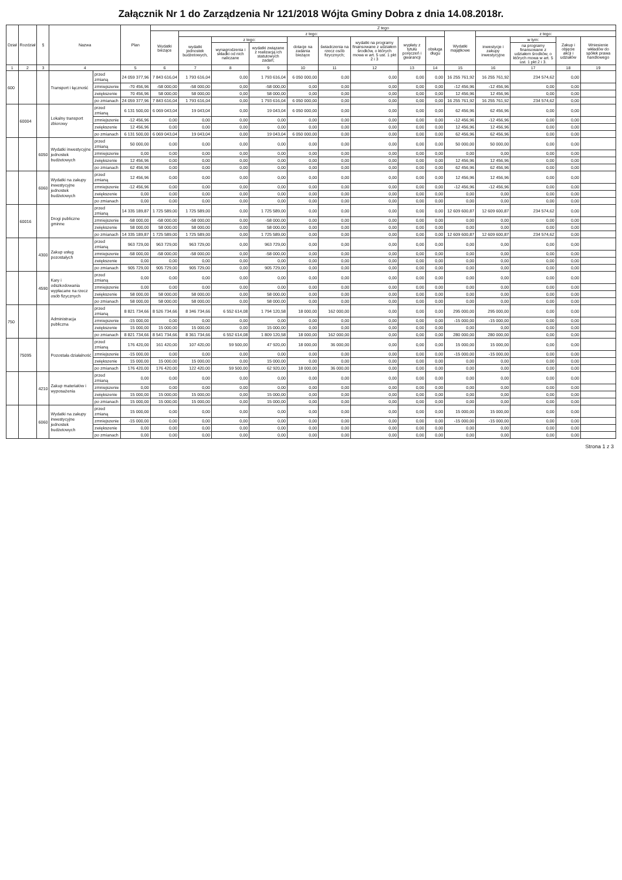Załącznik Nr 1 do Zarządzenia Nr 121/2018 Wójta Gminy Dobra z dnia 14.08.2018r.
| Dział | Rozdział | § | Nazwa | | Plan | Z tego | | | | | | | | | | | | | |
| --- | --- | --- | --- | --- | --- | --- | --- | --- | --- | --- | --- | --- | --- | --- | --- | --- | --- | --- | --- |
| | | | | | | Wydatki bieżące | z tego: | | | | | | | | Wydatki majątkowe | z tego: | | | |
| | | | | | | | wydatki jednostek budżetowych, | z tego: | | dotacje na zadania bieżące | świadczenia na rzecz osób fizycznych; | wydatki na programy finansowane z udziałem środków, o których mowa w art. 5 ust. 1 pkt 2 i 3 | wypłaty z tytułu poręczeń i gwarancji | obsługa długu | | inwestycje i zakupy inwestycyjne | w tym: | Zakup i objęcie akcji i udziałów | Wniesienie wkładów do spółek prawa handlowego |
| | | | | | | | | wynagrodzenia i składki od nich naliczane | wydatki związane z realizacją ich statutowych zadań; | | | | | | | | na programy finansowane z udziałem środków, o których mowa w art. 5 ust. 1 pkt 2 i 3. | | |
| 1 | 2 | 3 | 4 | | 5 | 6 | 7 | 8 | 9 | 10 | 11 | 12 | 13 | 14 | 15 | 16 | 17 | 18 | 19 |
| 600 | | | Transport i łączność | przed zmianą | 24 059 377,96 | 7 843 616,04 | 1 793 616,04 | 0,00 | 1 793 616,04 | 6 050 000,00 | 0,00 | 0,00 | 0,00 | 0,00 | 16 255 761,92 | 16 255 761,92 | 234 574,62 | 0,00 | |
| | | | | zmniejszenie | -70 456,96 | -58 000,00 | -58 000,00 | 0,00 | -58 000,00 | 0,00 | 0,00 | 0,00 | 0,00 | 0,00 | -12 456,96 | -12 456,96 | 0,00 | 0,00 | |
| | | | | zwiększenie | 70 456,96 | 58 000,00 | 58 000,00 | 0,00 | 58 000,00 | 0,00 | 0,00 | 0,00 | 0,00 | 0,00 | 12 456,96 | 12 456,96 | 0,00 | 0,00 | |
| | | | | po zmianach | 24 059 377,96 | 7 843 616,04 | 1 793 616,04 | 0,00 | 1 793 616,04 | 6 050 000,00 | 0,00 | 0,00 | 0,00 | 0,00 | 16 255 761,92 | 16 255 761,92 | 234 574,62 | 0,00 | |
| | 60004 | | Lokalny transport zbiorowy | przed zmianą | 6 131 500,00 | 6 069 043,04 | 19 043,04 | 0,00 | 19 043,04 | 6 050 000,00 | 0,00 | 0,00 | 0,00 | 0,00 | 62 456,96 | 62 456,96 | 0,00 | 0,00 | |
| | | | | zmniejszenie | -12 456,96 | 0,00 | 0,00 | 0,00 | 0,00 | 0,00 | 0,00 | 0,00 | 0,00 | 0,00 | -12 456,96 | -12 456,96 | 0,00 | 0,00 | |
| | | | | zwiększenie | 12 456,96 | 0,00 | 0,00 | 0,00 | 0,00 | 0,00 | 0,00 | 0,00 | 0,00 | 0,00 | 12 456,96 | 12 456,96 | 0,00 | 0,00 | |
| | | | | po zmianach | 6 131 500,00 | 6 069 043,04 | 19 043,04 | 0,00 | 19 043,04 | 6 050 000,00 | 0,00 | 0,00 | 0,00 | 0,00 | 62 456,96 | 62 456,96 | 0,00 | 0,00 | |
| | | 6050 | Wydatki inwestycyjne jednostek budżetowych | przed zmianą | 50 000,00 | 0,00 | 0,00 | 0,00 | 0,00 | 0,00 | 0,00 | 0,00 | 0,00 | 0,00 | 50 000,00 | 50 000,00 | 0,00 | 0,00 | |
| | | | | zmniejszenie | 0,00 | 0,00 | 0,00 | 0,00 | 0,00 | 0,00 | 0,00 | 0,00 | 0,00 | 0,00 | 0,00 | 0,00 | 0,00 | 0,00 | |
| | | | | zwiększenie | 12 456,96 | 0,00 | 0,00 | 0,00 | 0,00 | 0,00 | 0,00 | 0,00 | 0,00 | 0,00 | 12 456,96 | 12 456,96 | 0,00 | 0,00 | |
| | | | | po zmianach | 62 456,96 | 0,00 | 0,00 | 0,00 | 0,00 | 0,00 | 0,00 | 0,00 | 0,00 | 0,00 | 62 456,96 | 62 456,96 | 0,00 | 0,00 | |
| | | 6060 | Wydatki na zakupy inwestycyjne jednostek budżetowych | przed zmianą | 12 456,96 | 0,00 | 0,00 | 0,00 | 0,00 | 0,00 | 0,00 | 0,00 | 0,00 | 0,00 | 12 456,96 | 12 456,96 | 0,00 | 0,00 | |
| | | | | zmniejszenie | -12 456,96 | 0,00 | 0,00 | 0,00 | 0,00 | 0,00 | 0,00 | 0,00 | 0,00 | 0,00 | -12 456,96 | -12 456,96 | 0,00 | 0,00 | |
| | | | | zwiększenie | 0,00 | 0,00 | 0,00 | 0,00 | 0,00 | 0,00 | 0,00 | 0,00 | 0,00 | 0,00 | 0,00 | 0,00 | 0,00 | 0,00 | |
| | | | | po zmianach | 0,00 | 0,00 | 0,00 | 0,00 | 0,00 | 0,00 | 0,00 | 0,00 | 0,00 | 0,00 | 0,00 | 0,00 | 0,00 | 0,00 | |
| | 60016 | | Drogi publiczne gminne | przed zmianą | 14 335 189,87 | 1 725 589,00 | 1 725 589,00 | 0,00 | 1 725 589,00 | 0,00 | 0,00 | 0,00 | 0,00 | 0,00 | 12 609 600,87 | 12 609 600,87 | 234 574,62 | 0,00 | |
| | | | | zmniejszenie | -58 000,00 | -58 000,00 | -58 000,00 | 0,00 | -58 000,00 | 0,00 | 0,00 | 0,00 | 0,00 | 0,00 | 0,00 | 0,00 | 0,00 | 0,00 | |
| | | | | zwiększenie | 58 000,00 | 58 000,00 | 58 000,00 | 0,00 | 58 000,00 | 0,00 | 0,00 | 0,00 | 0,00 | 0,00 | 0,00 | 0,00 | 0,00 | 0,00 | |
| | | | | po zmianach | 14 335 189,87 | 1 725 589,00 | 1 725 589,00 | 0,00 | 1 725 589,00 | 0,00 | 0,00 | 0,00 | 0,00 | 0,00 | 12 609 600,87 | 12 609 600,87 | 234 574,62 | 0,00 | |
| | | 4300 | Zakup usług pozostałych | przed zmianą | 963 729,00 | 963 729,00 | 963 729,00 | 0,00 | 963 729,00 | 0,00 | 0,00 | 0,00 | 0,00 | 0,00 | 0,00 | 0,00 | 0,00 | 0,00 | |
| | | | | zmniejszenie | -58 000,00 | -58 000,00 | -58 000,00 | 0,00 | -58 000,00 | 0,00 | 0,00 | 0,00 | 0,00 | 0,00 | 0,00 | 0,00 | 0,00 | 0,00 | |
| | | | | zwiększenie | 0,00 | 0,00 | 0,00 | 0,00 | 0,00 | 0,00 | 0,00 | 0,00 | 0,00 | 0,00 | 0,00 | 0,00 | 0,00 | 0,00 | |
| | | | | po zmianach | 905 729,00 | 905 729,00 | 905 729,00 | 0,00 | 905 729,00 | 0,00 | 0,00 | 0,00 | 0,00 | 0,00 | 0,00 | 0,00 | 0,00 | 0,00 | |
| | | 4590 | Kary i odszkodowania wypłacane na rzecz osób fizycznych | przed zmianą | 0,00 | 0,00 | 0,00 | 0,00 | 0,00 | 0,00 | 0,00 | 0,00 | 0,00 | 0,00 | 0,00 | 0,00 | 0,00 | 0,00 | |
| | | | | zmniejszenie | 0,00 | 0,00 | 0,00 | 0,00 | 0,00 | 0,00 | 0,00 | 0,00 | 0,00 | 0,00 | 0,00 | 0,00 | 0,00 | 0,00 | |
| | | | | zwiększenie | 58 000,00 | 58 000,00 | 58 000,00 | 0,00 | 58 000,00 | 0,00 | 0,00 | 0,00 | 0,00 | 0,00 | 0,00 | 0,00 | 0,00 | 0,00 | |
| | | | | po zmianach | 58 000,00 | 58 000,00 | 58 000,00 | 0,00 | 58 000,00 | 0,00 | 0,00 | 0,00 | 0,00 | 0,00 | 0,00 | 0,00 | 0,00 | 0,00 | |
| 750 | | | Administracja publiczna | przed zmianą | 8 821 734,66 | 8 526 734,66 | 8 346 734,66 | 6 552 614,08 | 1 794 120,58 | 18 000,00 | 162 000,00 | 0,00 | 0,00 | 0,00 | 295 000,00 | 295 000,00 | 0,00 | 0,00 | |
| | | | | zmniejszenie | -15 000,00 | 0,00 | 0,00 | 0,00 | 0,00 | 0,00 | 0,00 | 0,00 | 0,00 | 0,00 | -15 000,00 | -15 000,00 | 0,00 | 0,00 | |
| | | | | zwiększenie | 15 000,00 | 15 000,00 | 15 000,00 | 0,00 | 15 000,00 | 0,00 | 0,00 | 0,00 | 0,00 | 0,00 | 0,00 | 0,00 | 0,00 | 0,00 | |
| | | | | po zmianach | 8 821 734,66 | 8 541 734,66 | 8 361 734,66 | 6 552 614,08 | 1 809 120,58 | 18 000,00 | 162 000,00 | 0,00 | 0,00 | 0,00 | 280 000,00 | 280 000,00 | 0,00 | 0,00 | |
| | 75095 | | Pozostała działalność | przed zmianą | 176 420,00 | 161 420,00 | 107 420,00 | 59 500,00 | 47 920,00 | 18 000,00 | 36 000,00 | 0,00 | 0,00 | 0,00 | 15 000,00 | 15 000,00 | 0,00 | 0,00 | |
| | | | | zmniejszenie | -15 000,00 | 0,00 | 0,00 | 0,00 | 0,00 | 0,00 | 0,00 | 0,00 | 0,00 | 0,00 | -15 000,00 | -15 000,00 | 0,00 | 0,00 | |
| | | | | zwiększenie | 15 000,00 | 15 000,00 | 15 000,00 | 0,00 | 15 000,00 | 0,00 | 0,00 | 0,00 | 0,00 | 0,00 | 0,00 | 0,00 | 0,00 | 0,00 | |
| | | | | po zmianach | 176 420,00 | 176 420,00 | 122 420,00 | 59 500,00 | 62 920,00 | 18 000,00 | 36 000,00 | 0,00 | 0,00 | 0,00 | 0,00 | 0,00 | 0,00 | 0,00 | |
| | | 4210 | Zakup materiałów i wyposażenia | przed zmianą | 0,00 | 0,00 | 0,00 | 0,00 | 0,00 | 0,00 | 0,00 | 0,00 | 0,00 | 0,00 | 0,00 | 0,00 | 0,00 | 0,00 | |
| | | | | zmniejszenie | 0,00 | 0,00 | 0,00 | 0,00 | 0,00 | 0,00 | 0,00 | 0,00 | 0,00 | 0,00 | 0,00 | 0,00 | 0,00 | 0,00 | |
| | | | | zwiększenie | 15 000,00 | 15 000,00 | 15 000,00 | 0,00 | 15 000,00 | 0,00 | 0,00 | 0,00 | 0,00 | 0,00 | 0,00 | 0,00 | 0,00 | 0,00 | |
| | | | | po zmianach | 15 000,00 | 15 000,00 | 15 000,00 | 0,00 | 15 000,00 | 0,00 | 0,00 | 0,00 | 0,00 | 0,00 | 0,00 | 0,00 | 0,00 | 0,00 | |
| | | 6060 | Wydatki na zakupy inwestycyjne jednostek budżetowych | przed zmianą | 15 000,00 | 0,00 | 0,00 | 0,00 | 0,00 | 0,00 | 0,00 | 0,00 | 0,00 | 0,00 | 15 000,00 | 15 000,00 | 0,00 | 0,00 | |
| | | | | zmniejszenie | -15 000,00 | 0,00 | 0,00 | 0,00 | 0,00 | 0,00 | 0,00 | 0,00 | 0,00 | 0,00 | -15 000,00 | -15 000,00 | 0,00 | 0,00 | |
| | | | | zwiększenie | 0,00 | 0,00 | 0,00 | 0,00 | 0,00 | 0,00 | 0,00 | 0,00 | 0,00 | 0,00 | 0,00 | 0,00 | 0,00 | 0,00 | |
| | | | | po zmianach | 0,00 | 0,00 | 0,00 | 0,00 | 0,00 | 0,00 | 0,00 | 0,00 | 0,00 | 0,00 | 0,00 | 0,00 | 0,00 | 0,00 | |
Strona 1 z 3